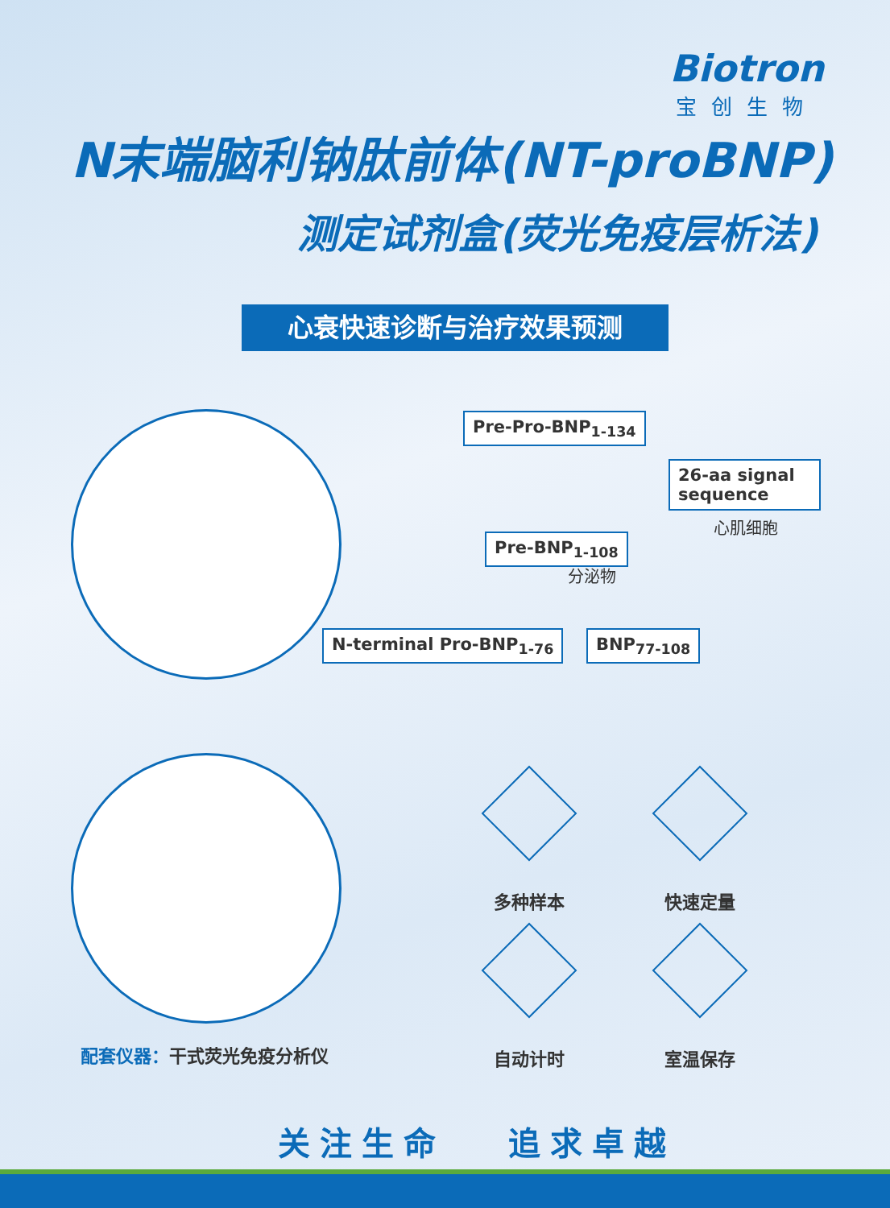Biotron
宝创生物
N末端脑利钠肽前体(NT-proBNP)
测定试剂盒(荧光免疫层析法)
心衰快速诊断与治疗效果预测
Pre-Pro-BNP<sub>1-134</sub>
26-aa signal sequence
心肌细胞
Pre-BNP<sub>1-108</sub>
分泌物
N-terminal Pro-BNP<sub>1-76</sub> BNP<sub>77-108</sub>
配套仪器：干式荧光免疫分析仪
多种样本 快速定量
自动计时 室温保存
关注生命 追求卓越